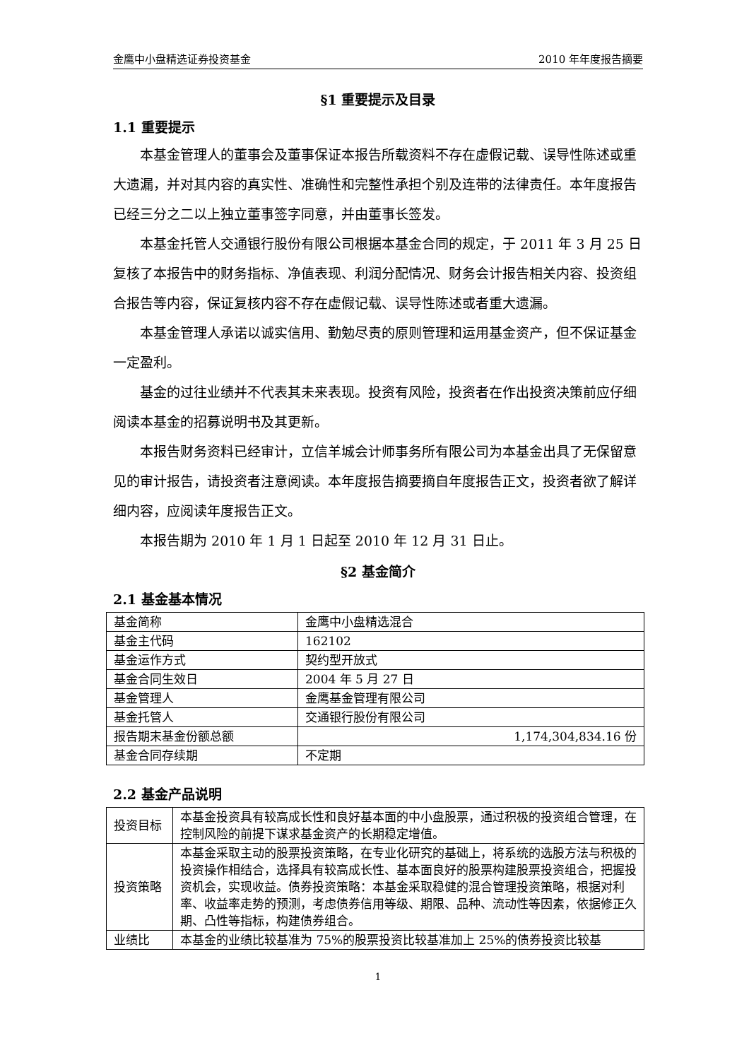金鹰中小盘精选证券投资基金 2010 年年度报告摘要
§1 重要提示及目录
1.1 重要提示
本基金管理人的董事会及董事保证本报告所载资料不存在虚假记载、误导性陈述或重大遗漏，并对其内容的真实性、准确性和完整性承担个别及连带的法律责任。本年度报告已经三分之二以上独立董事签字同意，并由董事长签发。
本基金托管人交通银行股份有限公司根据本基金合同的规定，于 2011 年 3 月 25 日复核了本报告中的财务指标、净值表现、利润分配情况、财务会计报告相关内容、投资组合报告等内容，保证复核内容不存在虚假记载、误导性陈述或者重大遗漏。
本基金管理人承诺以诚实信用、勤勉尽责的原则管理和运用基金资产，但不保证基金一定盈利。
基金的过往业绩并不代表其未来表现。投资有风险，投资者在作出投资决策前应仔细阅读本基金的招募说明书及其更新。
本报告财务资料已经审计，立信羊城会计师事务所有限公司为本基金出具了无保留意见的审计报告，请投资者注意阅读。本年度报告摘要摘自年度报告正文，投资者欲了解详细内容，应阅读年度报告正文。
本报告期为 2010 年 1 月 1 日起至 2010 年 12 月 31 日止。
§2 基金简介
2.1 基金基本情况
| 基金简称 | 金鹰中小盘精选混合 |
| 基金主代码 | 162102 |
| 基金运作方式 | 契约型开放式 |
| 基金合同生效日 | 2004 年 5 月 27 日 |
| 基金管理人 | 金鹰基金管理有限公司 |
| 基金托管人 | 交通银行股份有限公司 |
| 报告期末基金份额总额 | 1,174,304,834.16 份 |
| 基金合同存续期 | 不定期 |
2.2 基金产品说明
| 投资目标 | 本基金投资具有较高成长性和良好基本面的中小盘股票，通过积极的投资组合管理，在控制风险的前提下谋求基金资产的长期稳定增值。 |
| 投资策略 | 本基金采取主动的股票投资策略，在专业化研究的基础上，将系统的选股方法与积极的投资操作相结合，选择具有较高成长性、基本面良好的股票构建股票投资组合，把握投资机会，实现收益。债券投资策略：本基金采取稳健的混合管理投资策略，根据对利率、收益率走势的预测，考虑债券信用等级、期限、品种、流动性等因素，依据修正久期、凸性等指标，构建债券组合。 |
| 业绩比 | 本基金的业绩比较基准为 75%的股票投资比较基准加上 25%的债券投资比较基 |
1